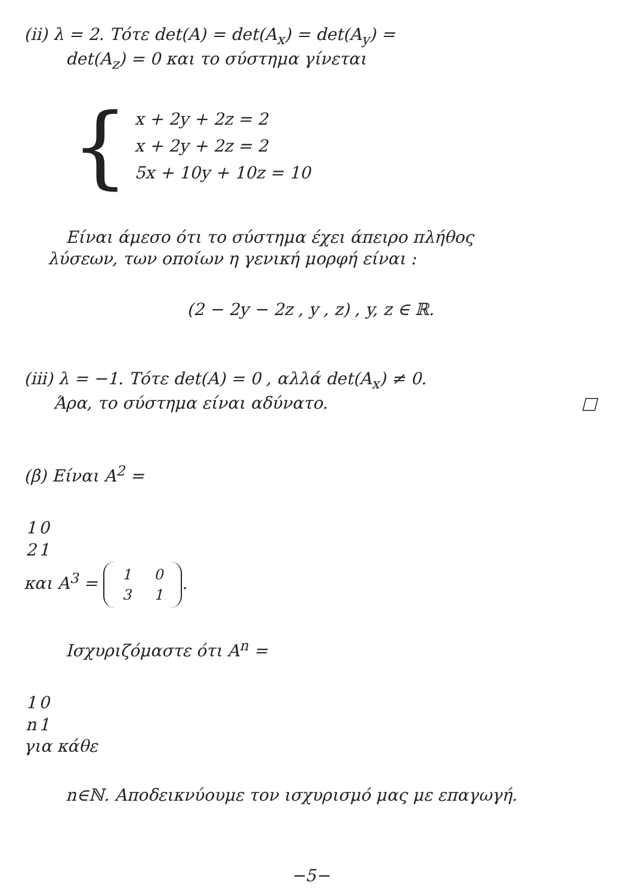(ii) λ = 2. Τότε det(A) = det(A<sub>x</sub>) = det(A<sub>y</sub>) =
det(A<sub>z</sub>) = 0 και το σύστημα γίνεται
{
x + 2y + 2z = 2
x + 2y + 2z = 2
5x + 10y + 10z = 10
Είναι άμεσο ότι το σύστημα έχει άπειρο πλήθος
λύσεων, των οποίων η γενική μορφή είναι :
(2 − 2y − 2z , y , z) , y, z ∈ ℝ.
(iii) λ = −1. Τότε det(A) = 0 , αλλά det(A<sub>x</sub>) ≠ 0.
Άρα, το σύστημα είναι αδύνατο. □
(β) Είναι A<sup>2</sup> =
| 1 | 0 |
| 2 | 1 |
και A<sup>3</sup> =
| 1 | 0 |
| 3 | 1 |
.
Ισχυριζόμαστε ότι A<sup>n</sup> =
| 1 | 0 |
| n | 1 |
για κάθε
n∈ℕ. Αποδεικνύουμε τον ισχυρισμό μας με επαγωγή.
−5−